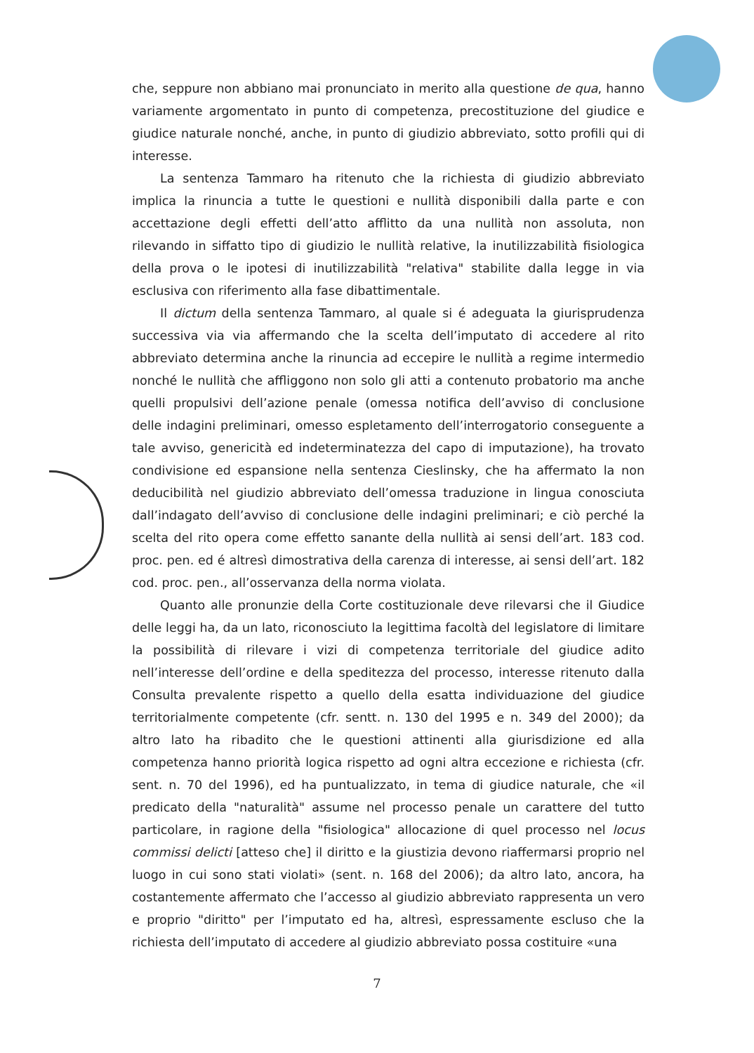che, seppure non abbiano mai pronunciato in merito alla questione de qua, hanno variamente argomentato in punto di competenza, precostituzione del giudice e giudice naturale nonché, anche, in punto di giudizio abbreviato, sotto profili qui di interesse.
La sentenza Tammaro ha ritenuto che la richiesta di giudizio abbreviato implica la rinuncia a tutte le questioni e nullità disponibili dalla parte e con accettazione degli effetti dell’atto afflitto da una nullità non assoluta, non rilevando in siffatto tipo di giudizio le nullità relative, la inutilizzabilità fisiologica della prova o le ipotesi di inutilizzabilità "relativa" stabilite dalla legge in via esclusiva con riferimento alla fase dibattimentale.
Il dictum della sentenza Tammaro, al quale si é adeguata la giurisprudenza successiva via via affermando che la scelta dell’imputato di accedere al rito abbreviato determina anche la rinuncia ad eccepire le nullità a regime intermedio nonché le nullità che affliggono non solo gli atti a contenuto probatorio ma anche quelli propulsivi dell’azione penale (omessa notifica dell’avviso di conclusione delle indagini preliminari, omesso espletamento dell’interrogatorio conseguente a tale avviso, genericità ed indeterminatezza del capo di imputazione), ha trovato condivisione ed espansione nella sentenza Cieslinsky, che ha affermato la non deducibilità nel giudizio abbreviato dell’omessa traduzione in lingua conosciuta dall’indagato dell’avviso di conclusione delle indagini preliminari; e ciò perché la scelta del rito opera come effetto sanante della nullità ai sensi dell’art. 183 cod. proc. pen. ed é altresì dimostrativa della carenza di interesse, ai sensi dell’art. 182 cod. proc. pen., all’osservanza della norma violata.
Quanto alle pronunzie della Corte costituzionale deve rilevarsi che il Giudice delle leggi ha, da un lato, riconosciuto la legittima facoltà del legislatore di limitare la possibilità di rilevare i vizi di competenza territoriale del giudice adito nell’interesse dell’ordine e della speditezza del processo, interesse ritenuto dalla Consulta prevalente rispetto a quello della esatta individuazione del giudice territorialmente competente (cfr. sentt. n. 130 del 1995 e n. 349 del 2000); da altro lato ha ribadito che le questioni attinenti alla giurisdizione ed alla competenza hanno priorità logica rispetto ad ogni altra eccezione e richiesta (cfr. sent. n. 70 del 1996), ed ha puntualizzato, in tema di giudice naturale, che «il predicato della "naturalità" assume nel processo penale un carattere del tutto particolare, in ragione della "fisiologica" allocazione di quel processo nel locus commissi delicti [atteso che] il diritto e la giustizia devono riaffermarsi proprio nel luogo in cui sono stati violati» (sent. n. 168 del 2006); da altro lato, ancora, ha costantemente affermato che l’accesso al giudizio abbreviato rappresenta un vero e proprio "diritto" per l’imputato ed ha, altresì, espressamente escluso che la richiesta dell’imputato di accedere al giudizio abbreviato possa costituire «una
7